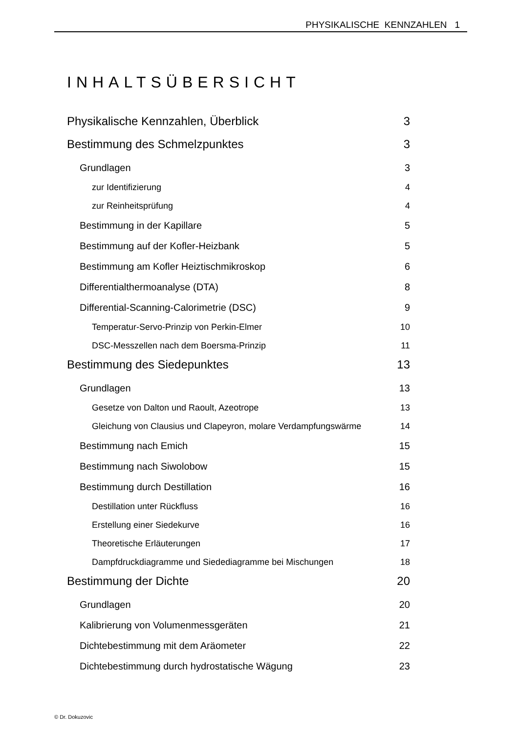PHYSIKALISCHE KENNZAHLEN 1
INHALTSÜBERSICHT
Physikalische Kennzahlen, Überblick 3
Bestimmung des Schmelzpunktes 3
Grundlagen 3
zur Identifizierung 4
zur Reinheitsprüfung 4
Bestimmung in der Kapillare 5
Bestimmung auf der Kofler-Heizbank 5
Bestimmung am Kofler Heiztischmikroskop 6
Differentialthermoanalyse (DTA) 8
Differential-Scanning-Calorimetrie (DSC) 9
Temperatur-Servo-Prinzip von Perkin-Elmer 10
DSC-Messzellen nach dem Boersma-Prinzip 11
Bestimmung des Siedepunktes 13
Grundlagen 13
Gesetze von Dalton und Raoult, Azeotrope 13
Gleichung von Clausius und Clapeyron, molare Verdampfungswärme 14
Bestimmung nach Emich 15
Bestimmung nach Siwolobow 15
Bestimmung durch Destillation 16
Destillation unter Rückfluss 16
Erstellung einer Siedekurve 16
Theoretische Erläuterungen 17
Dampfdruckdiagramme und Siedediagramme bei Mischungen 18
Bestimmung der Dichte 20
Grundlagen 20
Kalibrierung von Volumenmessgeräten 21
Dichtebestimmung mit dem Aräometer 22
Dichtebestimmung durch hydrostatische Wägung 23
© Dr. Dokuzovic